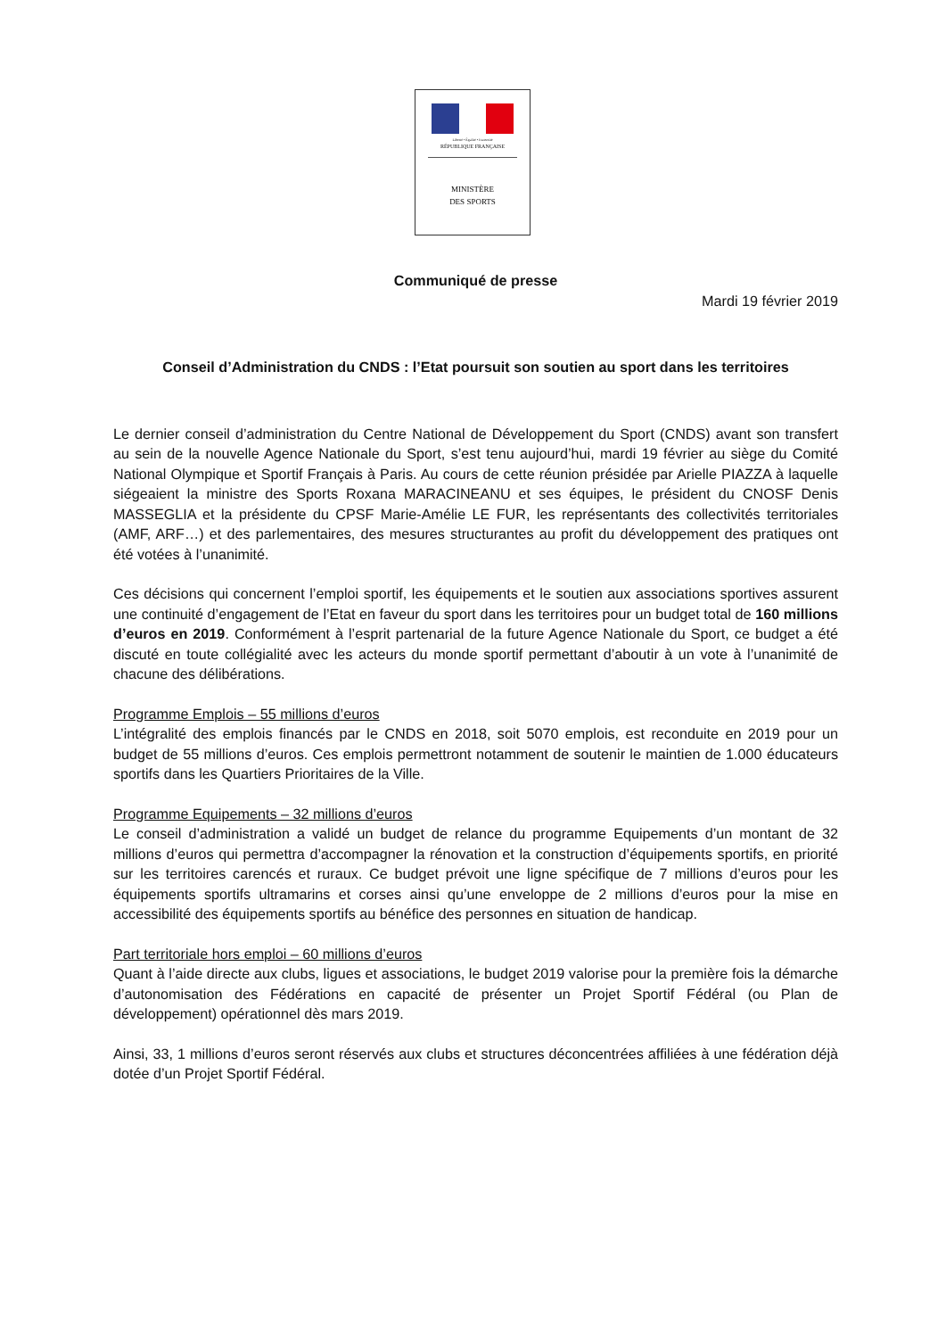Liberté • Égalité • Fraternité
RÉPUBLIQUE FRANÇAISE
MINISTÈRE
DES SPORTS
Communiqué de presse
Mardi 19 février 2019
Conseil d’Administration du CNDS : l’Etat poursuit son soutien au sport dans les territoires
Le dernier conseil d’administration du Centre National de Développement du Sport (CNDS) avant son transfert au sein de la nouvelle Agence Nationale du Sport, s’est tenu aujourd’hui, mardi 19 février au siège du Comité National Olympique et Sportif Français à Paris. Au cours de cette réunion présidée par Arielle PIAZZA à laquelle siégeaient la ministre des Sports Roxana MARACINEANU et ses équipes, le président du CNOSF Denis MASSEGLIA et la présidente du CPSF Marie-Amélie LE FUR, les représentants des collectivités territoriales (AMF, ARF…) et des parlementaires, des mesures structurantes au profit du développement des pratiques ont été votées à l’unanimité.
Ces décisions qui concernent l’emploi sportif, les équipements et le soutien aux associations sportives assurent une continuité d’engagement de l’Etat en faveur du sport dans les territoires pour un budget total de 160 millions d’euros en 2019. Conformément à l’esprit partenarial de la future Agence Nationale du Sport, ce budget a été discuté en toute collégialité avec les acteurs du monde sportif permettant d’aboutir à un vote à l’unanimité de chacune des délibérations.
Programme Emplois – 55 millions d’euros
L’intégralité des emplois financés par le CNDS en 2018, soit 5070 emplois, est reconduite en 2019 pour un budget de 55 millions d’euros. Ces emplois permettront notamment de soutenir le maintien de 1.000 éducateurs sportifs dans les Quartiers Prioritaires de la Ville.
Programme Equipements – 32 millions d’euros
Le conseil d’administration a validé un budget de relance du programme Equipements d’un montant de 32 millions d’euros qui permettra d’accompagner la rénovation et la construction d’équipements sportifs, en priorité sur les territoires carencés et ruraux. Ce budget prévoit une ligne spécifique de 7 millions d’euros pour les équipements sportifs ultramarins et corses ainsi qu’une enveloppe de 2 millions d’euros pour la mise en accessibilité des équipements sportifs au bénéfice des personnes en situation de handicap.
Part territoriale hors emploi – 60 millions d’euros
Quant à l’aide directe aux clubs, ligues et associations, le budget 2019 valorise pour la première fois la démarche d’autonomisation des Fédérations en capacité de présenter un Projet Sportif Fédéral (ou Plan de développement) opérationnel dès mars 2019.
Ainsi, 33, 1 millions d’euros seront réservés aux clubs et structures déconcentrées affiliées à une fédération déjà dotée d’un Projet Sportif Fédéral.